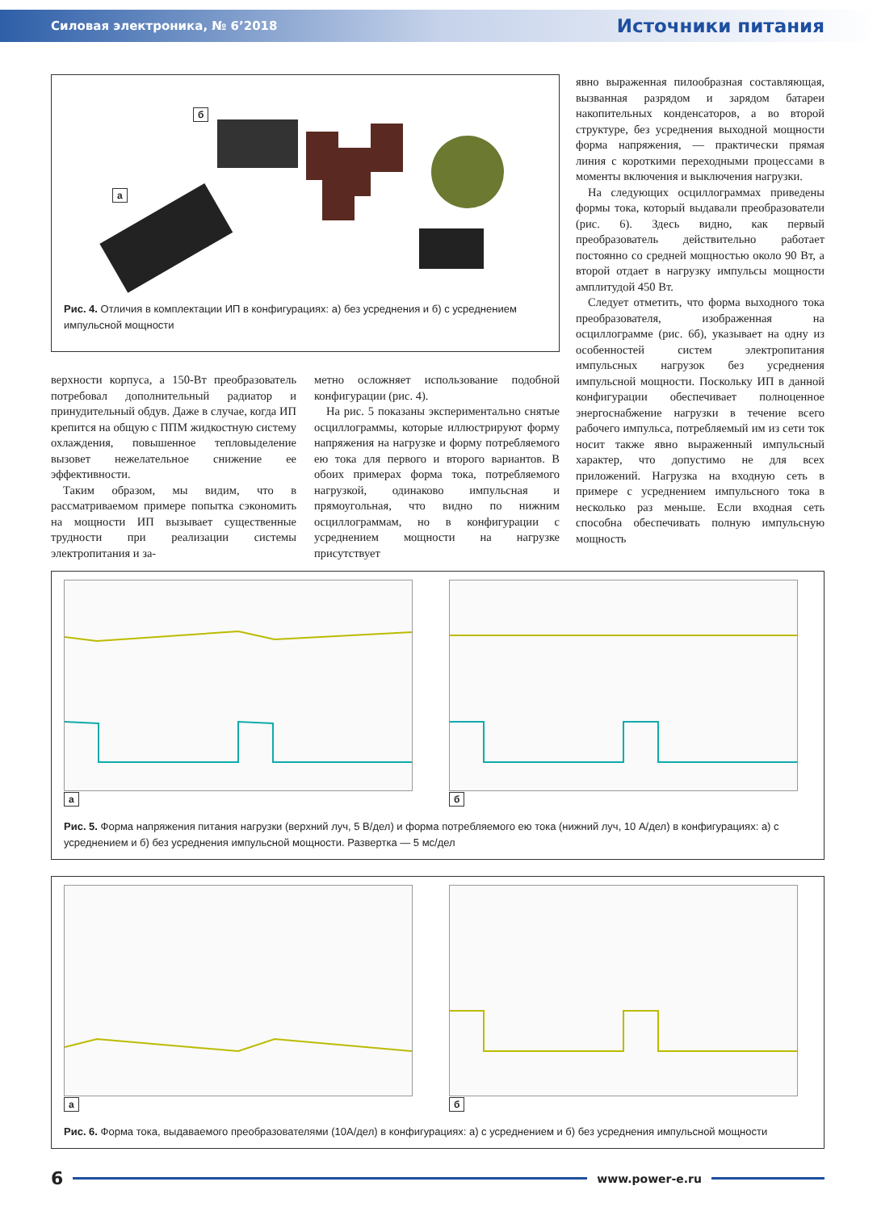Силовая электроника, № 6’2018 Источники питания
б
а
Рис. 4. Отличия в комплектации ИП в конфигурациях: а) без усреднения и б) с усреднением импульсной мощности
верхности корпуса, а 150-Вт преобразователь потребовал дополнительный радиатор и принудительный обдув. Даже в случае, когда ИП крепится на общую с ППМ жидкостную систему охлаждения, повышенное тепловыделение вызовет нежелательное снижение ее эффективности.
Таким образом, мы видим, что в рассматриваемом примере попытка сэкономить на мощности ИП вызывает существенные трудности при реализации системы электропитания и за-
метно осложняет использование подобной конфигурации (рис. 4).
На рис. 5 показаны экспериментально снятые осциллограммы, которые иллюстрируют форму напряжения на нагрузке и форму потребляемого ею тока для первого и второго вариантов. В обоих примерах форма тока, потребляемого нагрузкой, одинаково импульсная и прямоугольная, что видно по нижним осциллограммам, но в конфигурации с усреднением мощности на нагрузке присутствует
явно выраженная пилообразная составляющая, вызванная разрядом и зарядом батареи накопительных конденсаторов, а во второй структуре, без усреднения выходной мощности форма напряжения, — практически прямая линия с короткими переходными процессами в моменты включения и выключения нагрузки.
На следующих осциллограммах приведены формы тока, который выдавали преобразователи (рис. 6). Здесь видно, как первый преобразователь действительно работает постоянно со средней мощностью около 90 Вт, а второй отдает в нагрузку импульсы мощности амплитудой 450 Вт.
Следует отметить, что форма выходного тока преобразователя, изображенная на осциллограмме (рис. 6б), указывает на одну из особенностей систем электропитания импульсных нагрузок без усреднения импульсной мощности. Поскольку ИП в данной конфигурации обеспечивает полноценное энергоснабжение нагрузки в течение всего рабочего импульса, потребляемый им из сети ток носит также явно выраженный импульсный характер, что допустимо не для всех приложений. Нагрузка на входную сеть в примере с усреднением импульсного тока в несколько раз меньше. Если входная сеть способна обеспечивать полную импульсную мощность
а б
Рис. 5. Форма напряжения питания нагрузки (верхний луч, 5 В/дел) и форма потребляемого ею тока (нижний луч, 10 А/дел) в конфигурациях: а) с усреднением и б) без усреднения импульсной мощности. Развертка — 5 мс/дел
а б
Рис. 6. Форма тока, выдаваемого преобразователями (10А/дел) в конфигурациях: а) с усреднением и б) без усреднения импульсной мощности
6 www.power-e.ru